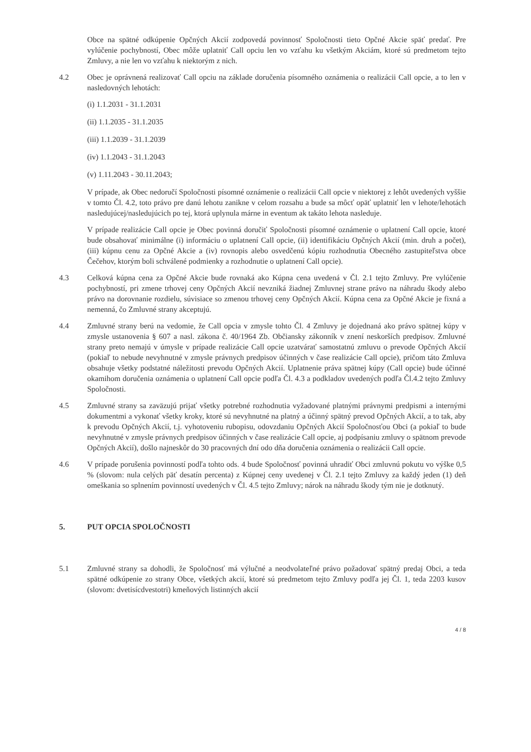Obce na spätné odkúpenie Opčných Akcií zodpovedá povinnosť Spoločnosti tieto Opčné Akcie späť predať. Pre vylúčenie pochybností, Obec môže uplatniť Call opciu len vo vzťahu ku všetkým Akciám, ktoré sú predmetom tejto Zmluvy, a nie len vo vzťahu k niektorým z nich.
4.2 Obec je oprávnená realizovať Call opciu na základe doručenia písomného oznámenia o realizácii Call opcie, a to len v nasledovných lehotách:
(i) 1.1.2031 - 31.1.2031
(ii) 1.1.2035 - 31.1.2035
(iii) 1.1.2039 - 31.1.2039
(iv) 1.1.2043 - 31.1.2043
(v) 1.11.2043 - 30.11.2043;
V prípade, ak Obec nedoručí Spoločnosti písomné oznámenie o realizácii Call opcie v niektorej z lehôt uvedených vyššie v tomto Čl. 4.2, toto právo pre danú lehotu zanikne v celom rozsahu a bude sa môcť opäť uplatniť len v lehote/lehotách nasledujúcej/nasledujúcich po tej, ktorá uplynula márne in eventum ak takáto lehota nasleduje.
V prípade realizácie Call opcie je Obec povinná doručiť Spoločnosti písomné oznámenie o uplatnení Call opcie, ktoré bude obsahovať minimálne (i) informáciu o uplatnení Call opcie, (ii) identifikáciu Opčných Akcií (min. druh a počet), (iii) kúpnu cenu za Opčné Akcie a (iv) rovnopis alebo osvedčenú kópiu rozhodnutia Obecného zastupiteľstva obce Čečehov, ktorým boli schválené podmienky a rozhodnutie o uplatnení Call opcie).
4.3 Celková kúpna cena za Opčné Akcie bude rovnaká ako Kúpna cena uvedená v Čl. 2.1 tejto Zmluvy. Pre vylúčenie pochybností, pri zmene trhovej ceny Opčných Akcií nevzniká žiadnej Zmluvnej strane právo na náhradu škody alebo právo na dorovnanie rozdielu, súvisiace so zmenou trhovej ceny Opčných Akcií. Kúpna cena za Opčné Akcie je fixná a nemenná, čo Zmluvné strany akceptujú.
4.4 Zmluvné strany berú na vedomie, že Call opcia v zmysle tohto Čl. 4 Zmluvy je dojednaná ako právo spätnej kúpy v zmysle ustanovenia § 607 a nasl. zákona č. 40/1964 Zb. Občiansky zákonník v znení neskorších predpisov. Zmluvné strany preto nemajú v úmysle v prípade realizácie Call opcie uzatvárať samostatnú zmluvu o prevode Opčných Akcií (pokiaľ to nebude nevyhnutné v zmysle právnych predpisov účinných v čase realizácie Call opcie), pričom táto Zmluva obsahuje všetky podstatné náležitosti prevodu Opčných Akcií. Uplatnenie práva spätnej kúpy (Call opcie) bude účinné okamihom doručenia oznámenia o uplatnení Call opcie podľa Čl. 4.3 a podkladov uvedených podľa Čl.4.2 tejto Zmluvy Spoločnosti.
4.5 Zmluvné strany sa zaväzujú prijať všetky potrebné rozhodnutia vyžadované platnými právnymi predpismi a internými dokumentmi a vykonať všetky kroky, ktoré sú nevyhnutné na platný a účinný spätný prevod Opčných Akcií, a to tak, aby k prevodu Opčných Akcií, t.j. vyhotoveniu rubopisu, odovzdaniu Opčných Akcií Spoločnosťou Obci (a pokiaľ to bude nevyhnutné v zmysle právnych predpisov účinných v čase realizácie Call opcie, aj podpísaniu zmluvy o spätnom prevode Opčných Akcií), došlo najneskôr do 30 pracovných dní odo dňa doručenia oznámenia o realizácii Call opcie.
4.6 V prípade porušenia povinností podľa tohto ods. 4 bude Spoločnosť povinná uhradiť Obci zmluvnú pokutu vo výške 0,5 % (slovom: nula celých päť desatín percenta) z Kúpnej ceny uvedenej v Čl. 2.1 tejto Zmluvy za každý jeden (1) deň omeškania so splnením povinností uvedených v Čl. 4.5 tejto Zmluvy; nárok na náhradu škody tým nie je dotknutý.
5. PUT OPCIA SPOLOČNOSTI
5.1 Zmluvné strany sa dohodli, že Spoločnosť má výlučné a neodvolateľné právo požadovať spätný predaj Obci, a teda spätné odkúpenie zo strany Obce, všetkých akcií, ktoré sú predmetom tejto Zmluvy podľa jej Čl. 1, teda 2203 kusov (slovom: dvetisícdvestotri) kmeňových listinných akcií
4 / 8